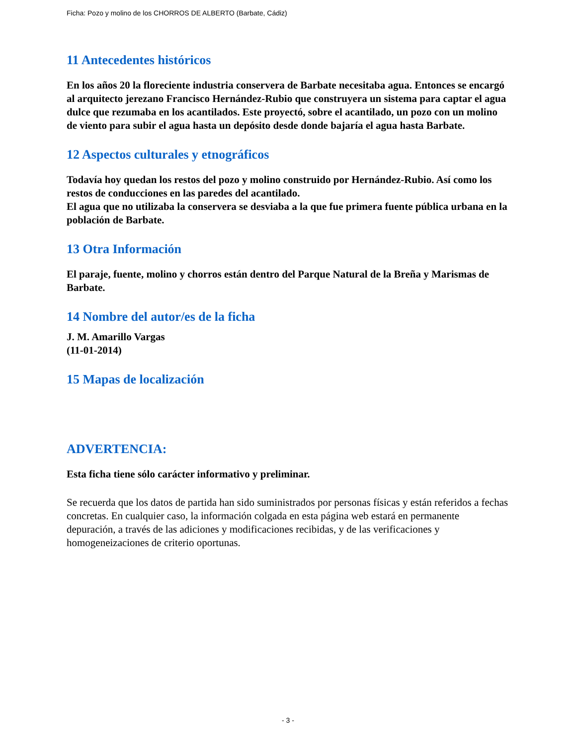Ficha: Pozo y molino de los CHORROS DE ALBERTO (Barbate, Cádiz)
11 Antecedentes históricos
En los años 20 la floreciente industria conservera de Barbate necesitaba agua. Entonces se encargó al arquitecto jerezano Francisco Hernández-Rubio que construyera un sistema para captar el agua dulce que rezumaba en los acantilados. Este proyectó, sobre el acantilado, un pozo con un molino de viento para subir el agua hasta un depósito desde donde bajaría el agua hasta Barbate.
12 Aspectos culturales y etnográficos
Todavía hoy quedan los restos del pozo y molino construido por Hernández-Rubio. Así como los restos de conducciones en las paredes del acantilado.
El agua que no utilizaba la conservera se desviaba a la que fue primera fuente pública urbana en la población de Barbate.
13 Otra Información
El paraje, fuente, molino y chorros están dentro del Parque Natural de la Breña y Marismas de Barbate.
14 Nombre del autor/es de la ficha
J. M. Amarillo Vargas
(11-01-2014)
15 Mapas de localización
ADVERTENCIA:
Esta ficha tiene sólo carácter informativo y preliminar.
Se recuerda que los datos de partida han sido suministrados por personas físicas y están referidos a fechas concretas. En cualquier caso, la información colgada en esta página web estará en permanente depuración, a través de las adiciones y modificaciones recibidas, y de las verificaciones y homogeneizaciones de criterio oportunas.
- 3 -